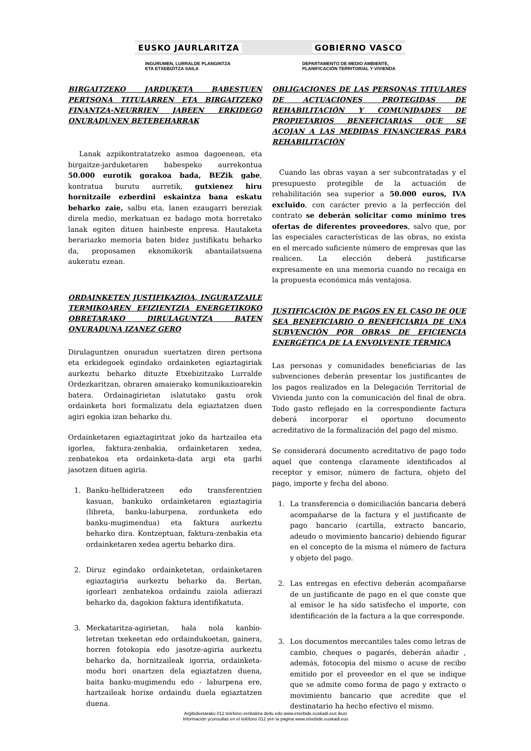EUSKO JAURLARITZA GOBIERNO VASCO
INGURUMEN, LURRALDE PLANGINTZA
ETA ETXEBIZITZA SAILA
DEPARTAMENTO DE MEDIO AMBIENTE,
PLANIFICACIÓN TERRITORIAL Y VIVIENDA
BIRGAITZEKO JARDUKETA BABESTUEN PERTSONA TITULARREN ETA BIRGAITZEKO FINANTZA-NEURRIEN JABEEN ERKIDEGO ONURADUNEN BETEBEHARRAK
Lanak azpikontratatzeko asmoa dagoenean, eta birgaitze-jarduketaren babespeko aurrekontua 50.000 eurotik gorakoa bada, BEZik gabe, kontratua burutu aurretik, gutxienez hiru hornitzaile ezberdini eskaintza bana eskatu beharko zaie, salbu eta, lanen ezaugarri bereziak direla medio, merkatuan ez badago mota horretako lanak egiten dituen hainbeste enpresa. Hautaketa berariazko memoria baten bidez justifikatu beharko da, proposamen eknomikorik abantailatsuena aukeratu ezean.
ORDAINKETEN JUSTIFIKAZIOA, INGURATZAILE TERMIKOAREN EFIZIENTZIA ENERGETIKOKO OBRETARAKO DIRULAGUNTZA BATEN ONURADUNA IZANEZ GERO
Dirulaguntzen onuradun suertatzen diren pertsona eta erkidegoek egindako ordainketen egiaztagiriak aurkeztu beharko dituzte Etxebizitzako Lurralde Ordezkaritzan, obraren amaierako komunikazioarekin batera. Ordainagirietan islatutako gastu orok ordainketa hori formalizatu dela egiaztatzen duen agiri egokia izan beharko du.
Ordainketaren egiaztagiritzat joko da hartzailea eta igorlea, faktura-zenbakia, ordainketaren xedea, zenbatekoa eta ordainketa-data argi eta garbi jasotzen dituen agiria.
1. Banku-helbideratzeen edo transferentzien kasuan, bankuko ordainketaren egiaztagiria (libreta, banku-laburpena, zordunketa edo banku-mugimendua) eta faktura aurkeztu beharko dira. Kontzeptuan, faktura-zenbakia eta ordainketaren xedea agertu beharko dira.
2. Diruz egindako ordainketetan, ordainketaren egiaztagiria aurkeztu beharko da. Bertan, igorleari zenbatekoa ordaindu zaiola adierazi beharko da, dagokion faktura identifikatuta.
3. Merkataritza-agirietan, hala nola kanbio- letretan txekeetan edo ordaindukoetan, gainera, horren fotokopia edo jasotze-agiria aurkeztu beharko da, hornitzaileak igorria, ordainketa-modu hori onartzen dela egiaztatzen duena, baita banku-mugimendu edo - laburpena ere, hartzaileak horixe ordaindu duela egiaztatzen duena.
OBLIGACIONES DE LAS PERSONAS TITULARES DE ACTUACIONES PROTEGIDAS DE REHABILITACIÓN Y COMUNIDADES DE PROPIETARIOS BENEFICIARIAS QUE SE ACOJAN A LAS MEDIDAS FINANCIERAS PARA REHABILITACIÓN
Cuando las obras vayan a ser subcontratadas y el presupuesto protegible de la actuación de rehabilitación sea superior a 50.000 euros, IVA excluido, con carácter previo a la perfección del contrato se deberán solicitar como mínimo tres ofertas de diferentes proveedores, salvo que, por las especiales características de las obras, no exista en el mercado suficiente número de empresas que las realicen. La elección deberá justificarse expresamente en una memoria cuando no recaiga en la propuesta económica más ventajosa.
JUSTIFICACIÓN DE PAGOS EN EL CASO DE QUE SEA BENEFICIARIO O BENEFICIARIA DE UNA SUBVENCIÓN POR OBRAS DE EFICIENCIA ENERGÉTICA DE LA ENVOLVENTE TÉRMICA
Las personas y comunidades beneficiarias de las subvenciones deberán presentar los justificantes de los pagos realizados en la Delegación Territorial de Vivienda junto con la comunicación del final de obra. Todo gasto reflejado en la correspondiente factura deberá incorporar el oportuno documento acreditativo de la formalización del pago del mismo.
Se considerará documento acreditativo de pago todo aquel que contenga claramente identificados al receptor y emisor, número de factura, objeto del pago, importe y fecha del abono.
1. La transferencia o domiciliación bancaria deberá acompañarse de la factura y el justificante de pago bancario (cartilla, extracto bancario, adeudo o movimiento bancario) debiendo figurar en el concepto de la misma el número de factura y objeto del pago.
2. Las entregas en efectivo deberán acompañarse de un justificante de pago en el que conste que al emisor le ha sido satisfecho el importe, con identificación de la factura a la que corresponde.
3. Los documentos mercantiles tales como letras de cambio, cheques o pagarés, deberán añadir , además, fotocopia del mismo o acuse de recibo emitido por el proveedor en el que se indique que se admite como forma de pago y extracto o movimiento bancario que acredite que el destinatario ha hecho efectivo el mismo.
Argibideetarako 012 telefono-zenbakira deitu edo www.etxebide.euskadi.eus ikusi
Información yconsultas en el teléfono 012 yen la página www.etxebide.euskadi.eus